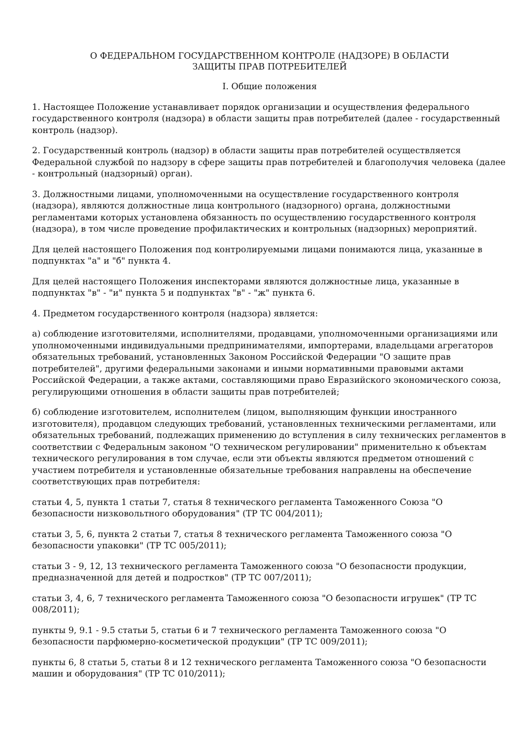О ФЕДЕРАЛЬНОМ ГОСУДАРСТВЕННОМ КОНТРОЛЕ (НАДЗОРЕ) В ОБЛАСТИ
ЗАЩИТЫ ПРАВ ПОТРЕБИТЕЛЕЙ
I. Общие положения
1. Настоящее Положение устанавливает порядок организации и осуществления федерального государственного контроля (надзора) в области защиты прав потребителей (далее - государственный контроль (надзор).
2. Государственный контроль (надзор) в области защиты прав потребителей осуществляется Федеральной службой по надзору в сфере защиты прав потребителей и благополучия человека (далее - контрольный (надзорный) орган).
3. Должностными лицами, уполномоченными на осуществление государственного контроля (надзора), являются должностные лица контрольного (надзорного) органа, должностными регламентами которых установлена обязанность по осуществлению государственного контроля (надзора), в том числе проведение профилактических и контрольных (надзорных) мероприятий.
Для целей настоящего Положения под контролируемыми лицами понимаются лица, указанные в подпунктах "а" и "б" пункта 4.
Для целей настоящего Положения инспекторами являются должностные лица, указанные в подпунктах "в" - "и" пункта 5 и подпунктах "в" - "ж" пункта 6.
4. Предметом государственного контроля (надзора) является:
а) соблюдение изготовителями, исполнителями, продавцами, уполномоченными организациями или уполномоченными индивидуальными предпринимателями, импортерами, владельцами агрегаторов обязательных требований, установленных Законом Российской Федерации "О защите прав потребителей", другими федеральными законами и иными нормативными правовыми актами Российской Федерации, а также актами, составляющими право Евразийского экономического союза, регулирующими отношения в области защиты прав потребителей;
б) соблюдение изготовителем, исполнителем (лицом, выполняющим функции иностранного изготовителя), продавцом следующих требований, установленных техническими регламентами, или обязательных требований, подлежащих применению до вступления в силу технических регламентов в соответствии с Федеральным законом "О техническом регулировании" применительно к объектам технического регулирования в том случае, если эти объекты являются предметом отношений с участием потребителя и установленные обязательные требования направлены на обеспечение соответствующих прав потребителя:
статьи 4, 5, пункта 1 статьи 7, статья 8 технического регламента Таможенного Союза "О безопасности низковольтного оборудования" (ТР ТС 004/2011);
статьи 3, 5, 6, пункта 2 статьи 7, статья 8 технического регламента Таможенного союза "О безопасности упаковки" (ТР ТС 005/2011);
статьи 3 - 9, 12, 13 технического регламента Таможенного союза "О безопасности продукции, предназначенной для детей и подростков" (ТР ТС 007/2011);
статьи 3, 4, 6, 7 технического регламента Таможенного союза "О безопасности игрушек" (ТР ТС 008/2011);
пункты 9, 9.1 - 9.5 статьи 5, статьи 6 и 7 технического регламента Таможенного союза "О безопасности парфюмерно-косметической продукции" (ТР ТС 009/2011);
пункты 6, 8 статьи 5, статьи 8 и 12 технического регламента Таможенного союза "О безопасности машин и оборудования" (ТР ТС 010/2011);